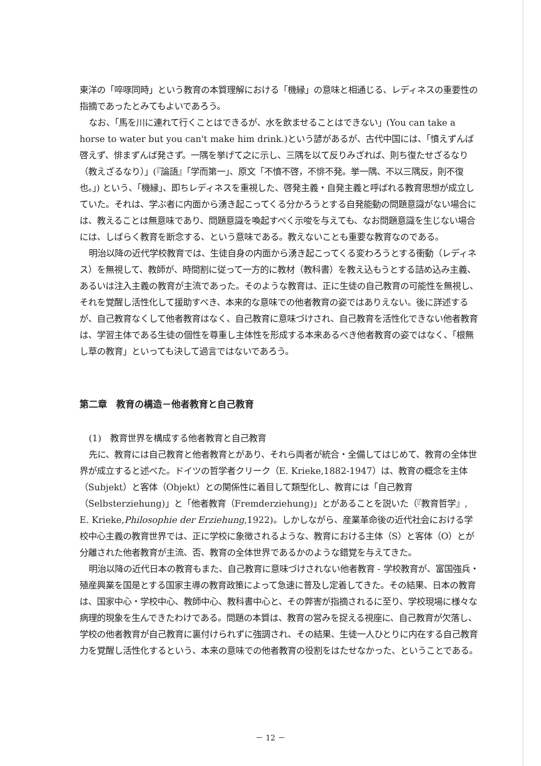東洋の「啐啄同時」という教育の本質理解における「機縁」の意味と相通じる、レディネスの重要性の指摘であったとみてもよいであろう。
なお、「馬を川に連れて行くことはできるが、水を飲ませることはできない」(You can take a horse to water but you can't make him drink.)という諺があるが、古代中国には、「憤えずんば啓えず、悱まずんば発さず。一隅を挙げて之に示し、三隅を以て反りみざれば、則ち復たせざるなり（教えざるなり）」(『論語』「学而第一」、原文「不憤不啓，不悱不発。挙一隅、不以三隅反，則不復也。」) という、「機縁」、即ちレディネスを重視した、啓発主義・自発主義と呼ばれる教育思想が成立していた。それは、学ぶ者に内面から湧き起こってくる分かろうとする自発能動の問題意識がない場合には、教えることは無意味であり、問題意識を喚起すべく示唆を与えても、なお問題意識を生じない場合には、しばらく教育を断念する、という意味である。教えないことも重要な教育なのである。
明治以降の近代学校教育では、生徒自身の内面から湧き起こってくる変わろうとする衝動（レディネス）を無視して、教師が、時間割に従って一方的に教材（教科書）を教え込もうとする詰め込み主義、あるいは注入主義の教育が主流であった。そのような教育は、正に生徒の自己教育の可能性を無視し、それを覚醒し活性化して援助すべき、本来的な意味での他者教育の姿ではありえない。後に詳述するが、自己教育なくして他者教育はなく、自己教育に意味づけされ、自己教育を活性化できない他者教育は、学習主体である生徒の個性を尊重し主体性を形成する本来あるべき他者教育の姿ではなく、「根無し草の教育」といっても決して過言ではないであろう。
第二章　教育の構造－他者教育と自己教育
(1)　教育世界を構成する他者教育と自己教育
先に、教育には自己教育と他者教育とがあり、それら両者が統合・全備してはじめて、教育の全体世界が成立すると述べた。ドイツの哲学者クリーク（E. Krieke,1882-1947）は、教育の概念を主体（Subjekt）と客体（Objekt）との関係性に着目して類型化し、教育には「自己教育（Selbsterziehung)」と「他者教育（Fremderziehung)」とがあることを説いた（『教育哲学』, E. Krieke,Philosophie der Erziehung,1922)。しかしながら、産業革命後の近代社会における学校中心主義の教育世界では、正に学校に象徴されるような、教育における主体（S）と客体（O）とが分離された他者教育が主流、否、教育の全体世界であるかのような錯覚を与えてきた。
明治以降の近代日本の教育もまた、自己教育に意味づけされない他者教育 - 学校教育が、富国強兵・殖産興業を国是とする国家主導の教育政策によって急速に普及し定着してきた。その結果、日本の教育は、国家中心・学校中心、教師中心、教科書中心と、その弊害が指摘されるに至り、学校現場に様々な病理的現象を生んできたわけである。問題の本質は、教育の営みを捉える視座に、自己教育が欠落し、学校の他者教育が自己教育に裏付けられずに強調され、その結果、生徒一人ひとりに内在する自己教育力を覚醒し活性化するという、本来の意味での他者教育の役割をはたせなかった、ということである。
－ 12 －